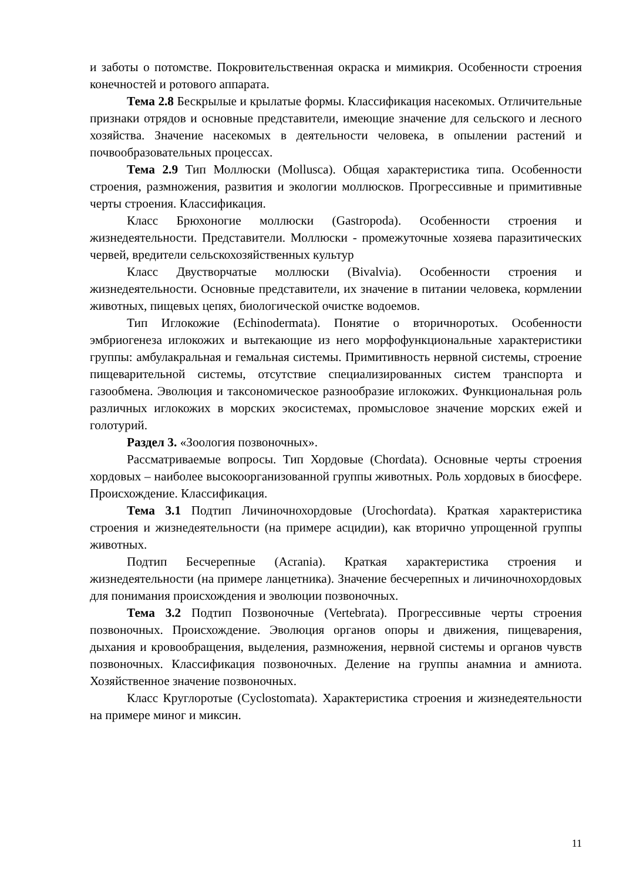и заботы о потомстве. Покровительственная окраска и мимикрия. Особенности строения конечностей и ротового аппарата.
Тема 2.8 Бескрылые и крылатые формы. Классификация насекомых. Отличительные признаки отрядов и основные представители, имеющие значение для сельского и лесного хозяйства. Значение насекомых в деятельности человека, в опылении растений и почвообразовательных процессах.
Тема 2.9 Тип Моллюски (Mollusca). Общая характеристика типа. Особенности строения, размножения, развития и экологии моллюсков. Прогрессивные и примитивные черты строения. Классификация.
Класс Брюхоногие моллюски (Gastropoda). Особенности строения и жизнедеятельности. Представители. Моллюски - промежуточные хозяева паразитических червей, вредители сельскохозяйственных культур
Класс Двустворчатые моллюски (Bivalvia). Особенности строения и жизнедеятельности. Основные представители, их значение в питании человека, кормлении животных, пищевых цепях, биологической очистке водоемов.
Тип Иглокожие (Echinodermata). Понятие о вторичноротых. Особенности эмбриогенеза иглокожих и вытекающие из него морфофункциональные характеристики группы: амбулакральная и гемальная системы. Примитивность нервной системы, строение пищеварительной системы, отсутствие специализированных систем транспорта и газообмена. Эволюция и таксономическое разнообразие иглокожих. Функциональная роль различных иглокожих в морских экосистемах, промысловое значение морских ежей и голотурий.
Раздел 3. «Зоология позвоночных».
Рассматриваемые вопросы. Тип Хордовые (Chordata). Основные черты строения хордовых – наиболее высокоорганизованной группы животных. Роль хордовых в биосфере. Происхождение. Классификация.
Тема 3.1 Подтип Личиночнохордовые (Urochordata). Краткая характеристика строения и жизнедеятельности (на примере асцидии), как вторично упрощенной группы животных.
Подтип Бесчерепные (Acrania). Краткая характеристика строения и жизнедеятельности (на примере ланцетника). Значение бесчерепных и личиночнохордовых для понимания происхождения и эволюции позвоночных.
Тема 3.2 Подтип Позвоночные (Vertebrata). Прогрессивные черты строения позвоночных. Происхождение. Эволюция органов опоры и движения, пищеварения, дыхания и кровообращения, выделения, размножения, нервной системы и органов чувств позвоночных. Классификация позвоночных. Деление на группы анамниа и амниота. Хозяйственное значение позвоночных.
Класс Круглоротые (Cyclostomata). Характеристика строения и жизнедеятельности на примере миног и миксин.
11